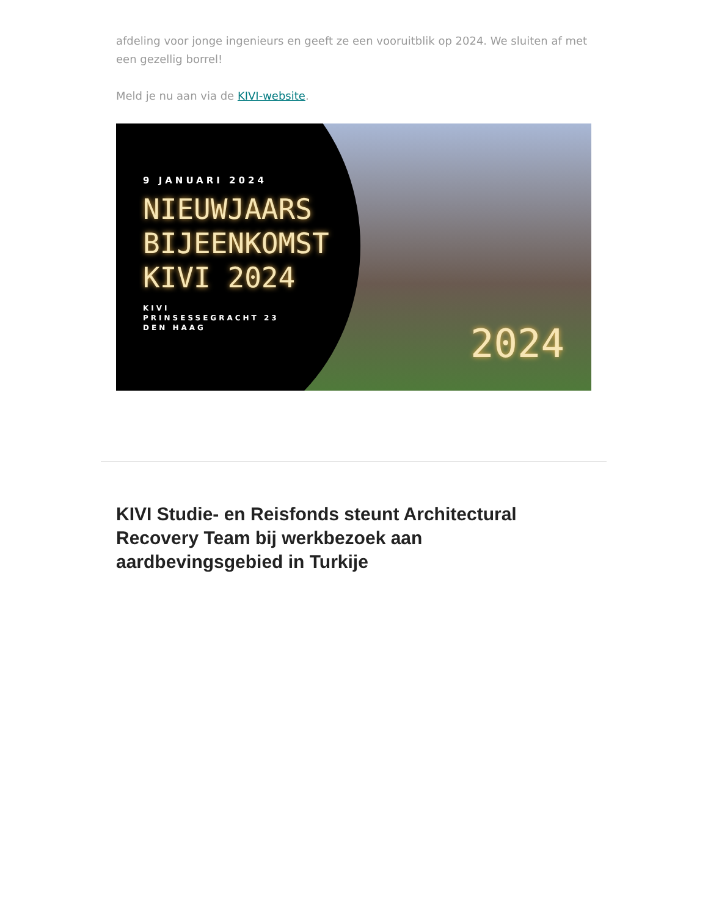afdeling voor jonge ingenieurs en geeft ze een vooruitblik op 2024. We sluiten af met een gezellig borrel!
Meld je nu aan via de KIVI-website.
9 JANUARI 2024
NIEUWJAARS
BIJEENKOMST
KIVI 2024
KIVI
PRINSESSEGRACHT 23
DEN HAAG
2024
KIVI Studie- en Reisfonds steunt Architectural Recovery Team bij werkbezoek aan aardbevingsgebied in Turkije